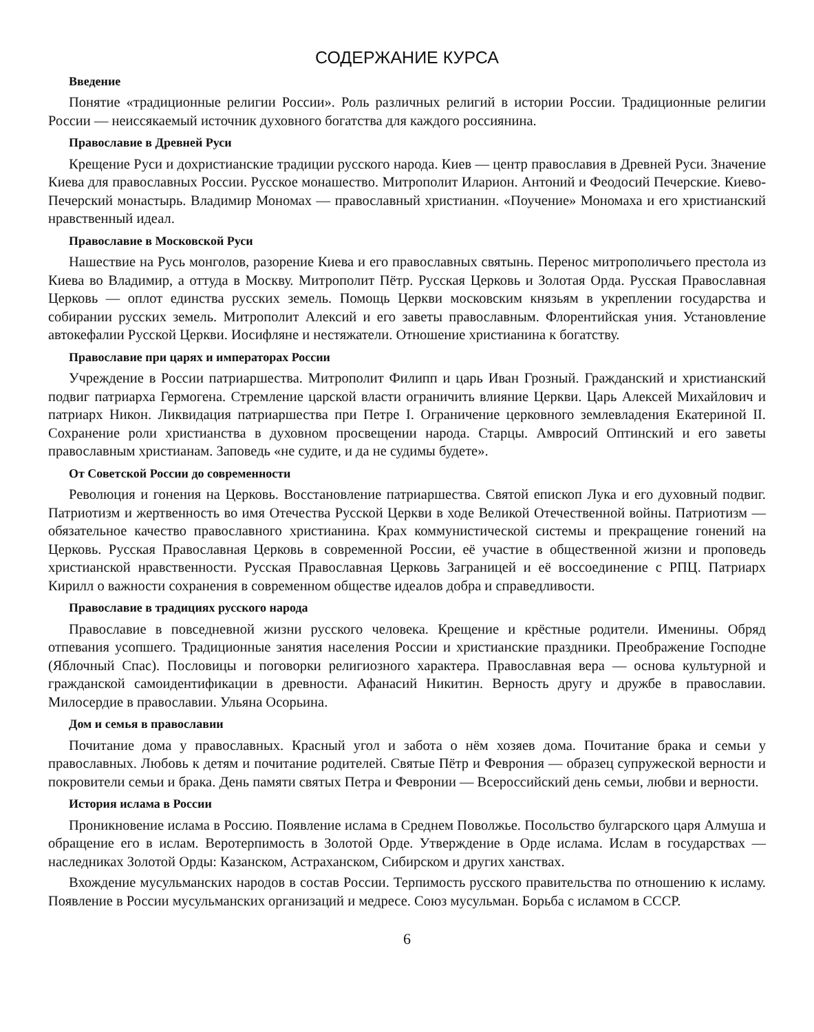СОДЕРЖАНИЕ КУРСА
Введение
Понятие «традиционные религии России». Роль различных религий в истории России. Традиционные религии России — неиссякаемый источник духовного богатства для каждого россиянина.
Православие в Древней Руси
Крещение Руси и дохристианские традиции русского народа. Киев — центр православия в Древней Руси. Значение Киева для православных России. Русское монашество. Митрополит Иларион. Антоний и Феодосий Печерские. Киево-Печерский монастырь. Владимир Мономах — православный христианин. «Поучение» Мономаха и его христианский нравственный идеал.
Православие в Московской Руси
Нашествие на Русь монголов, разорение Киева и его православных святынь. Перенос митрополичьего престола из Киева во Владимир, а оттуда в Москву. Митрополит Пётр. Русская Церковь и Золотая Орда. Русская Православная Церковь — оплот единства русских земель. Помощь Церкви московским князьям в укреплении государства и собирании русских земель. Митрополит Алексий и его заветы православным. Флорентийская уния. Установление автокефалии Русской Церкви. Иосифляне и нестяжатели. Отношение христианина к богатству.
Православие при царях и императорах России
Учреждение в России патриаршества. Митрополит Филипп и царь Иван Грозный. Гражданский и христианский подвиг патриарха Гермогена. Стремление царской власти ограничить влияние Церкви. Царь Алексей Михайлович и патриарх Никон. Ликвидация патриаршества при Петре I. Ограничение церковного землевладения Екатериной II. Сохранение роли христианства в духовном просвещении народа. Старцы. Амвросий Оптинский и его заветы православным христианам. Заповедь «не судите, и да не судимы будете».
От Советской России до современности
Революция и гонения на Церковь. Восстановление патриаршества. Святой епископ Лука и его духовный подвиг. Патриотизм и жертвенность во имя Отечества Русской Церкви в ходе Великой Отечественной войны. Патриотизм — обязательное качество православного христианина. Крах коммунистической системы и прекращение гонений на Церковь. Русская Православная Церковь в современной России, её участие в общественной жизни и проповедь христианской нравственности. Русская Православная Церковь Заграницей и её воссоединение с РПЦ. Патриарх Кирилл о важности сохранения в современном обществе идеалов добра и справедливости.
Православие в традициях русского народа
Православие в повседневной жизни русского человека. Крещение и крёстные родители. Именины. Обряд отпевания усопшего. Традиционные занятия населения России и христианские праздники. Преображение Господне (Яблочный Спас). Пословицы и поговорки религиозного характера. Православная вера — основа культурной и гражданской самоидентификации в древности. Афанасий Никитин. Верность другу и дружбе в православии. Милосердие в православии. Ульяна Осорьина.
Дом и семья в православии
Почитание дома у православных. Красный угол и забота о нём хозяев дома. Почитание брака и семьи у православных. Любовь к детям и почитание родителей. Святые Пётр и Феврония — образец супружеской верности и покровители семьи и брака. День памяти святых Петра и Февронии — Всероссийский день семьи, любви и верности.
История ислама в России
Проникновение ислама в Россию. Появление ислама в Среднем Поволжье. Посольство булгарского царя Алмуша и обращение его в ислам. Веротерпимость в Золотой Орде. Утверждение в Орде ислама. Ислам в государствах — наследниках Золотой Орды: Казанском, Астраханском, Сибирском и других ханствах.
Вхождение мусульманских народов в состав России. Терпимость русского правительства по отношению к исламу. Появление в России мусульманских организаций и медресе. Союз мусульман. Борьба с исламом в СССР.
6